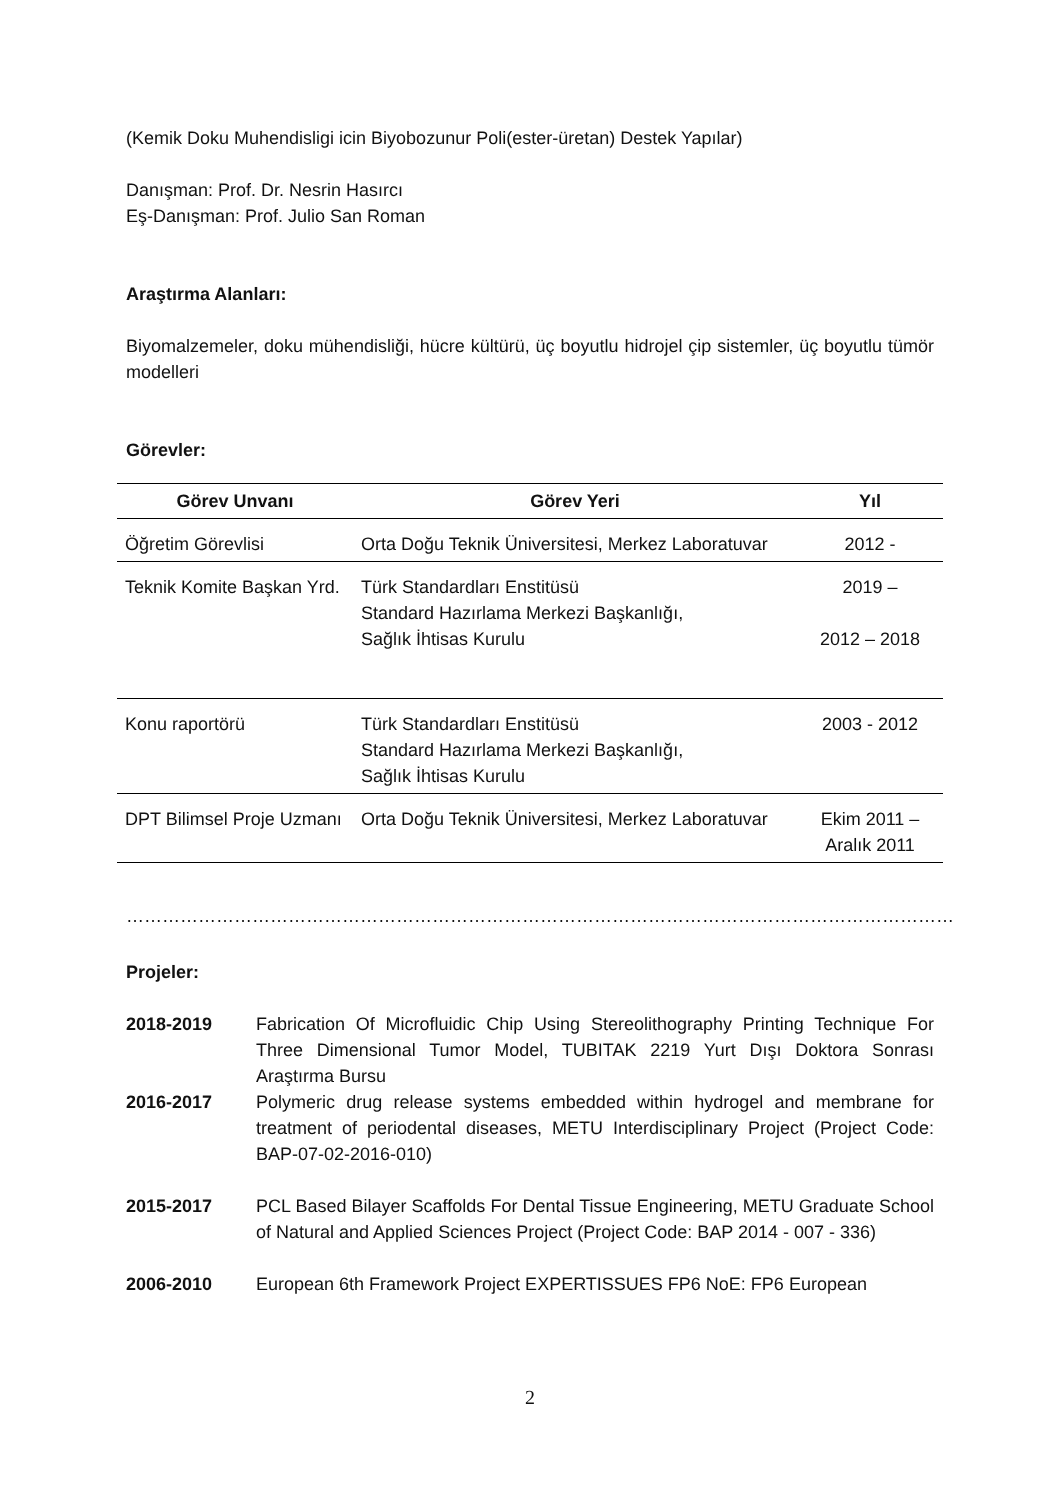(Kemik Doku Muhendisligi icin Biyobozunur Poli(ester-üretan) Destek Yapılar)
Danışman: Prof. Dr. Nesrin Hasırcı
Eş-Danışman: Prof. Julio San Roman
Araştırma Alanları:
Biyomalzemeler, doku mühendisliği, hücre kültürü, üç boyutlu hidrojel çip sistemler, üç boyutlu tümör modelleri
Görevler:
| Görev Unvanı | Görev Yeri | Yıl |
| --- | --- | --- |
| Öğretim Görevlisi | Orta Doğu Teknik Üniversitesi, Merkez Laboratuvar | 2012 - |
| Teknik Komite Başkan Yrd. | Türk Standardları Enstitüsü Standard Hazırlama Merkezi Başkanlığı, Sağlık İhtisas Kurulu | 2019 – 2012 – 2018 |
| Konu raportörü | Türk Standardları Enstitüsü Standard Hazırlama Merkezi Başkanlığı, Sağlık İhtisas Kurulu | 2003 - 2012 |
| DPT Bilimsel Proje Uzmanı | Orta Doğu Teknik Üniversitesi, Merkez Laboratuvar | Ekim 2011 – Aralık 2011 |
…………………………………………………………………………………………………………………………
Projeler:
2018-2019 Fabrication Of Microfluidic Chip Using Stereolithography Printing Technique For Three Dimensional Tumor Model, TUBITAK 2219 Yurt Dışı Doktora Sonrası Araştırma Bursu
2016-2017 Polymeric drug release systems embedded within hydrogel and membrane for treatment of periodental diseases, METU Interdisciplinary Project (Project Code: BAP-07-02-2016-010)
2015-2017 PCL Based Bilayer Scaffolds For Dental Tissue Engineering, METU Graduate School of Natural and Applied Sciences Project (Project Code: BAP 2014 - 007 - 336)
2006-2010 European 6th Framework Project EXPERTISSUES FP6 NoE: FP6 European
2